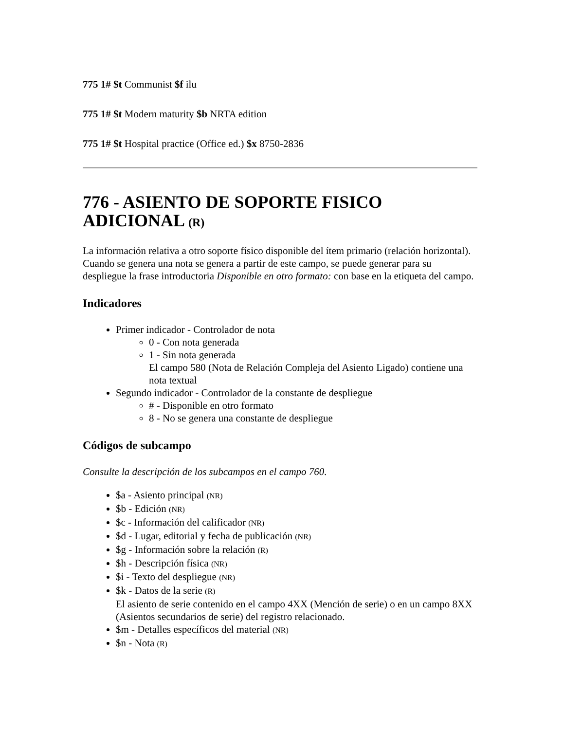775 1# $t Communist $f ilu
775 1# $t Modern maturity $b NRTA edition
775 1# $t Hospital practice (Office ed.) $x 8750-2836
776 - ASIENTO DE SOPORTE FISICO ADICIONAL (R)
La información relativa a otro soporte físico disponible del ítem primario (relación horizontal). Cuando se genera una nota se genera a partir de este campo, se puede generar para su despliegue la frase introductoria Disponible en otro formato: con base en la etiqueta del campo.
Indicadores
Primer indicador - Controlador de nota
0 - Con nota generada
1 - Sin nota generada
El campo 580 (Nota de Relación Compleja del Asiento Ligado) contiene una nota textual
Segundo indicador - Controlador de la constante de despliegue
# - Disponible en otro formato
8 - No se genera una constante de despliegue
Códigos de subcampo
Consulte la descripción de los subcampos en el campo 760.
$a - Asiento principal (NR)
$b - Edición (NR)
$c - Información del calificador (NR)
$d - Lugar, editorial y fecha de publicación (NR)
$g - Información sobre la relación (R)
$h - Descripción física (NR)
$i - Texto del despliegue (NR)
$k - Datos de la serie (R)
El asiento de serie contenido en el campo 4XX (Mención de serie) o en un campo 8XX (Asientos secundarios de serie) del registro relacionado.
$m - Detalles específicos del material (NR)
$n - Nota (R)